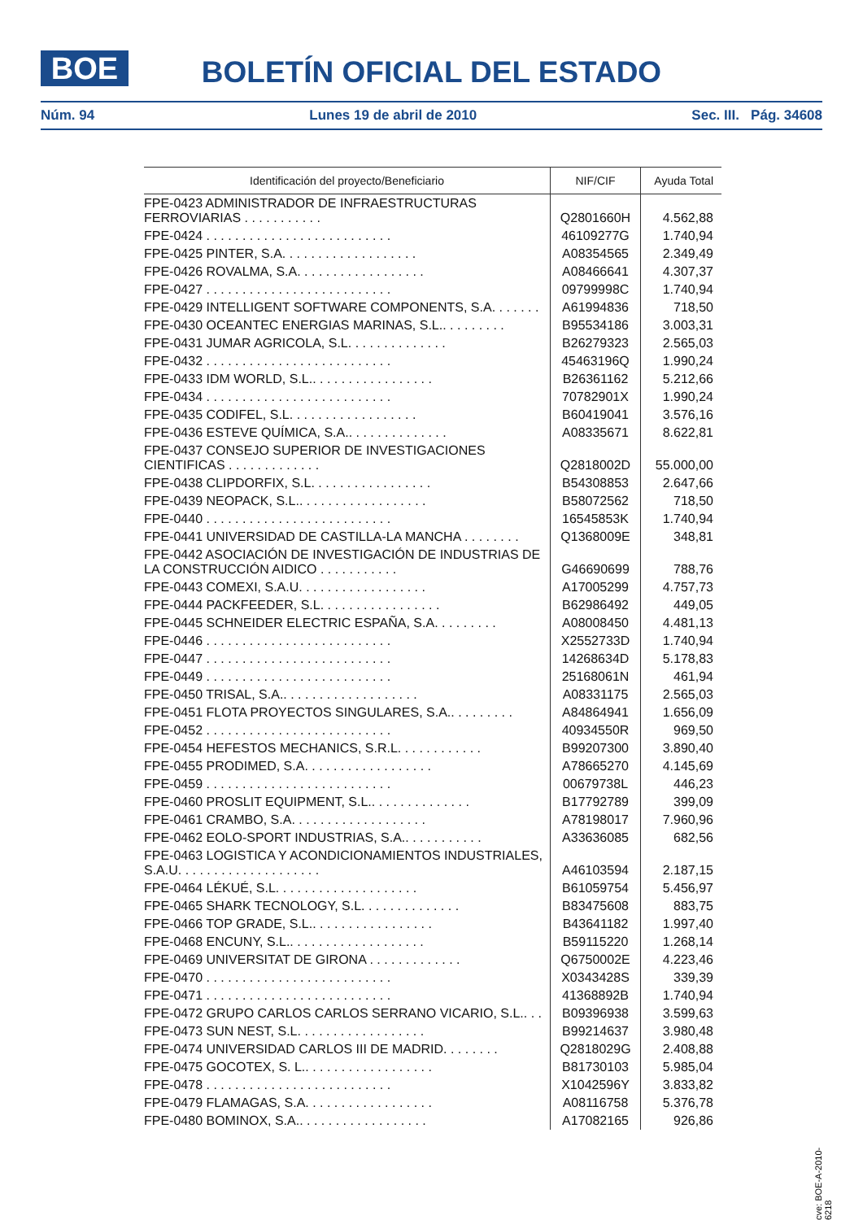BOE
BOLETÍN OFICIAL DEL ESTADO
Núm. 94 Lunes 19 de abril de 2010 Sec. III. Pág. 34608
| Identificación del proyecto/Beneficiario | NIF/CIF | Ayuda Total |
| --- | --- | --- |
| FPE-0423 ADMINISTRADOR DE INFRAESTRUCTURAS FERROVIARIAS . . . . . . . . . . . | Q2801660H | 4.562,88 |
| FPE-0424 . . . . . . . . . . . . . . . . . . . . . . . . . . | 46109277G | 1.740,94 |
| FPE-0425 PINTER, S.A. . . . . . . . . . . . . . . . . . . | A08354565 | 2.349,49 |
| FPE-0426 ROVALMA, S.A. . . . . . . . . . . . . . . . . . | A08466641 | 4.307,37 |
| FPE-0427 . . . . . . . . . . . . . . . . . . . . . . . . . . | 09799998C | 1.740,94 |
| FPE-0429 INTELLIGENT SOFTWARE COMPONENTS, S.A. . . . . . . | A61994836 | 718,50 |
| FPE-0430 OCEANTEC ENERGIAS MARINAS, S.L.. . . . . . . . . | B95534186 | 3.003,31 |
| FPE-0431 JUMAR AGRICOLA, S.L. . . . . . . . . . . . . . | B26279323 | 2.565,03 |
| FPE-0432 . . . . . . . . . . . . . . . . . . . . . . . . . . | 45463196Q | 1.990,24 |
| FPE-0433 IDM WORLD, S.L.. . . . . . . . . . . . . . . . . | B26361162 | 5.212,66 |
| FPE-0434 . . . . . . . . . . . . . . . . . . . . . . . . . . | 70782901X | 1.990,24 |
| FPE-0435 CODIFEL, S.L. . . . . . . . . . . . . . . . . . | B60419041 | 3.576,16 |
| FPE-0436 ESTEVE QUÍMICA, S.A.. . . . . . . . . . . . . . | A08335671 | 8.622,81 |
| FPE-0437 CONSEJO SUPERIOR DE INVESTIGACIONES CIENTIFICAS . . . . . . . . . . . . . | Q2818002D | 55.000,00 |
| FPE-0438 CLIPDORFIX, S.L. . . . . . . . . . . . . . . . . | B54308853 | 2.647,66 |
| FPE-0439 NEOPACK, S.L.. . . . . . . . . . . . . . . . . . | B58072562 | 718,50 |
| FPE-0440 . . . . . . . . . . . . . . . . . . . . . . . . . . | 16545853K | 1.740,94 |
| FPE-0441 UNIVERSIDAD DE CASTILLA-LA MANCHA . . . . . . . . | Q1368009E | 348,81 |
| FPE-0442 ASOCIACIÓN DE INVESTIGACIÓN DE INDUSTRIAS DE LA CONSTRUCCIÓN AIDICO . . . . . . . . . . . | G46690699 | 788,76 |
| FPE-0443 COMEXI, S.A.U. . . . . . . . . . . . . . . . . . | A17005299 | 4.757,73 |
| FPE-0444 PACKFEEDER, S.L. . . . . . . . . . . . . . . . . | B62986492 | 449,05 |
| FPE-0445 SCHNEIDER ELECTRIC ESPAÑA, S.A. . . . . . . . . | A08008450 | 4.481,13 |
| FPE-0446 . . . . . . . . . . . . . . . . . . . . . . . . . . | X2552733D | 1.740,94 |
| FPE-0447 . . . . . . . . . . . . . . . . . . . . . . . . . . | 14268634D | 5.178,83 |
| FPE-0449 . . . . . . . . . . . . . . . . . . . . . . . . . . | 25168061N | 461,94 |
| FPE-0450 TRISAL, S.A.. . . . . . . . . . . . . . . . . . . | A08331175 | 2.565,03 |
| FPE-0451 FLOTA PROYECTOS SINGULARES, S.A.. . . . . . . . . | A84864941 | 1.656,09 |
| FPE-0452 . . . . . . . . . . . . . . . . . . . . . . . . . . | 40934550R | 969,50 |
| FPE-0454 HEFESTOS MECHANICS, S.R.L. . . . . . . . . . . . | B99207300 | 3.890,40 |
| FPE-0455 PRODIMED, S.A. . . . . . . . . . . . . . . . . . | A78665270 | 4.145,69 |
| FPE-0459 . . . . . . . . . . . . . . . . . . . . . . . . . . | 00679738L | 446,23 |
| FPE-0460 PROSLIT EQUIPMENT, S.L.. . . . . . . . . . . . . . | B17792789 | 399,09 |
| FPE-0461 CRAMBO, S.A. . . . . . . . . . . . . . . . . . . | A78198017 | 7.960,96 |
| FPE-0462 EOLO-SPORT INDUSTRIAS, S.A.. . . . . . . . . . . | A33636085 | 682,56 |
| FPE-0463 LOGISTICA Y ACONDICIONAMIENTOS INDUSTRIALES, S.A.U. . . . . . . . . . . . . . . . . . . . | A46103594 | 2.187,15 |
| FPE-0464 LÉKUÉ, S.L. . . . . . . . . . . . . . . . . . . . | B61059754 | 5.456,97 |
| FPE-0465 SHARK TECNOLOGY, S.L. . . . . . . . . . . . . . | B83475608 | 883,75 |
| FPE-0466 TOP GRADE, S.L.. . . . . . . . . . . . . . . . . | B43641182 | 1.997,40 |
| FPE-0468 ENCUNY, S.L.. . . . . . . . . . . . . . . . . . . | B59115220 | 1.268,14 |
| FPE-0469 UNIVERSITAT DE GIRONA . . . . . . . . . . . . . | Q6750002E | 4.223,46 |
| FPE-0470 . . . . . . . . . . . . . . . . . . . . . . . . . . | X0343428S | 339,39 |
| FPE-0471 . . . . . . . . . . . . . . . . . . . . . . . . . . | 41368892B | 1.740,94 |
| FPE-0472 GRUPO CARLOS CARLOS SERRANO VICARIO, S.L.. . . | B09396938 | 3.599,63 |
| FPE-0473 SUN NEST, S.L. . . . . . . . . . . . . . . . . . | B99214637 | 3.980,48 |
| FPE-0474 UNIVERSIDAD CARLOS III DE MADRID. . . . . . . . | Q2818029G | 2.408,88 |
| FPE-0475 GOCOTEX, S. L.. . . . . . . . . . . . . . . . . . | B81730103 | 5.985,04 |
| FPE-0478 . . . . . . . . . . . . . . . . . . . . . . . . . . | X1042596Y | 3.833,82 |
| FPE-0479 FLAMAGAS, S.A. . . . . . . . . . . . . . . . . . | A08116758 | 5.376,78 |
| FPE-0480 BOMINOX, S.A.. . . . . . . . . . . . . . . . . . | A17082165 | 926,86 |
cve: BOE-A-2010-6218